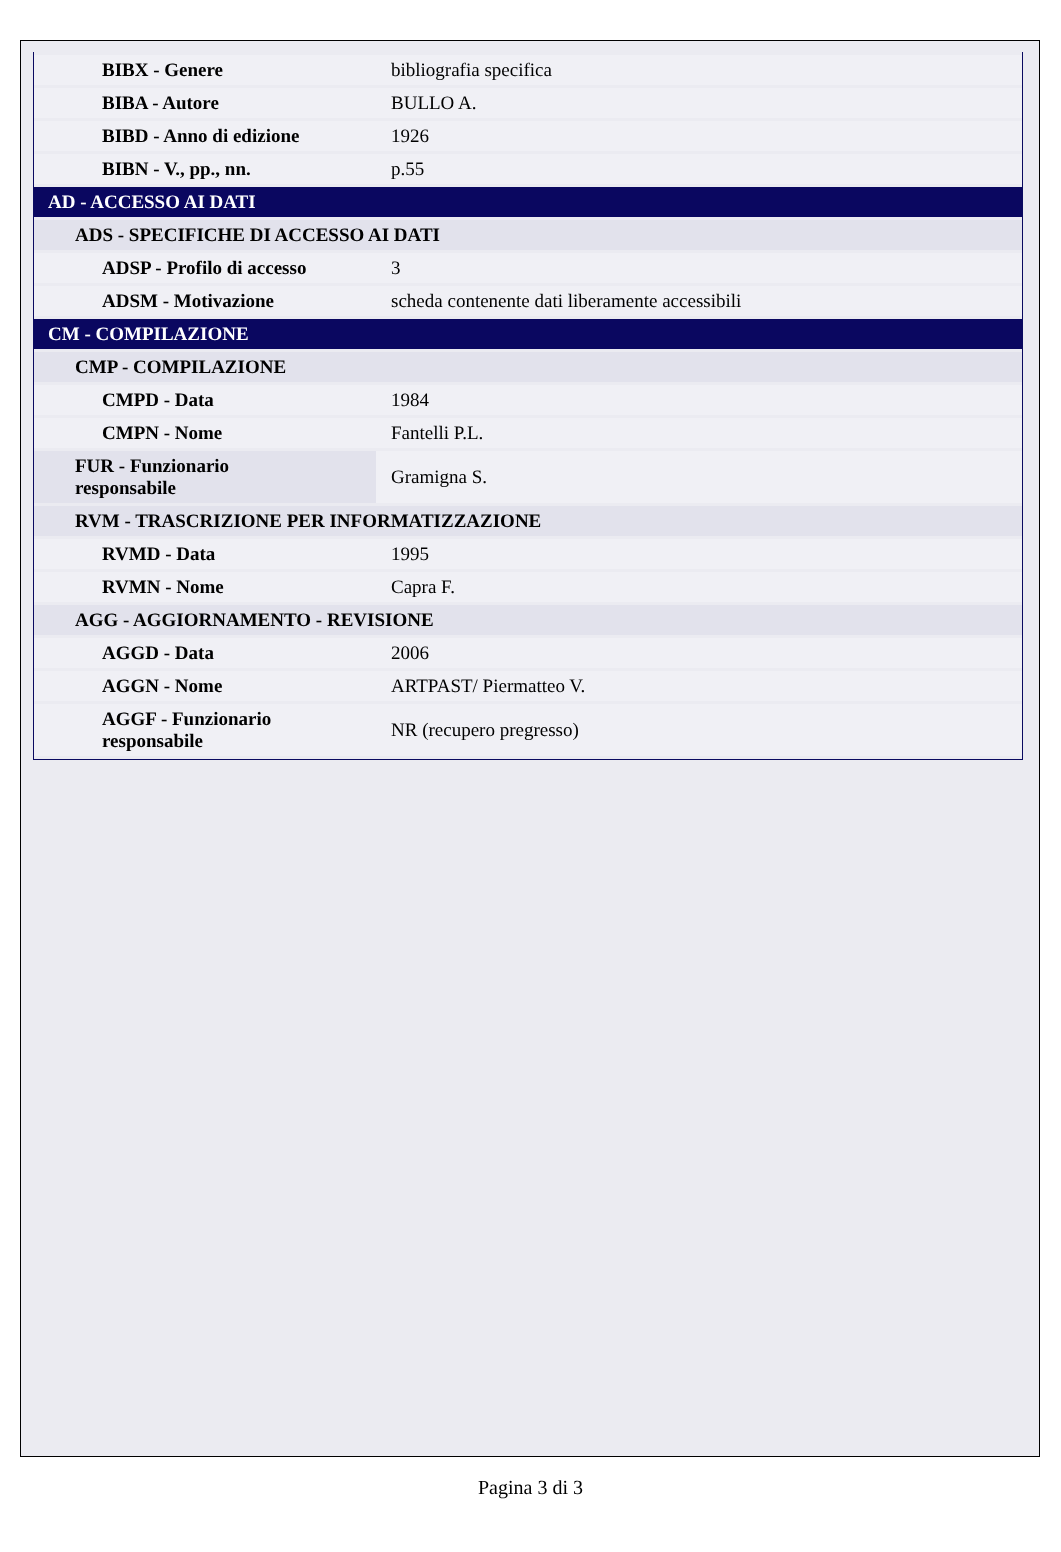| BIBX - Genere | bibliografia specifica |
| BIBA - Autore | BULLO A. |
| BIBD - Anno di edizione | 1926 |
| BIBN - V., pp., nn. | p.55 |
| AD - ACCESSO AI DATI | |
| ADS - SPECIFICHE DI ACCESSO AI DATI | |
| ADSP - Profilo di accesso | 3 |
| ADSM - Motivazione | scheda contenente dati liberamente accessibili |
| CM - COMPILAZIONE | |
| CMP - COMPILAZIONE | |
| CMPD - Data | 1984 |
| CMPN - Nome | Fantelli P.L. |
| FUR - Funzionario responsabile | Gramigna S. |
| RVM - TRASCRIZIONE PER INFORMATIZZAZIONE | |
| RVMD - Data | 1995 |
| RVMN - Nome | Capra F. |
| AGG - AGGIORNAMENTO - REVISIONE | |
| AGGD - Data | 2006 |
| AGGN - Nome | ARTPAST/ Piermatteo V. |
| AGGF - Funzionario responsabile | NR (recupero pregresso) |
Pagina 3 di 3